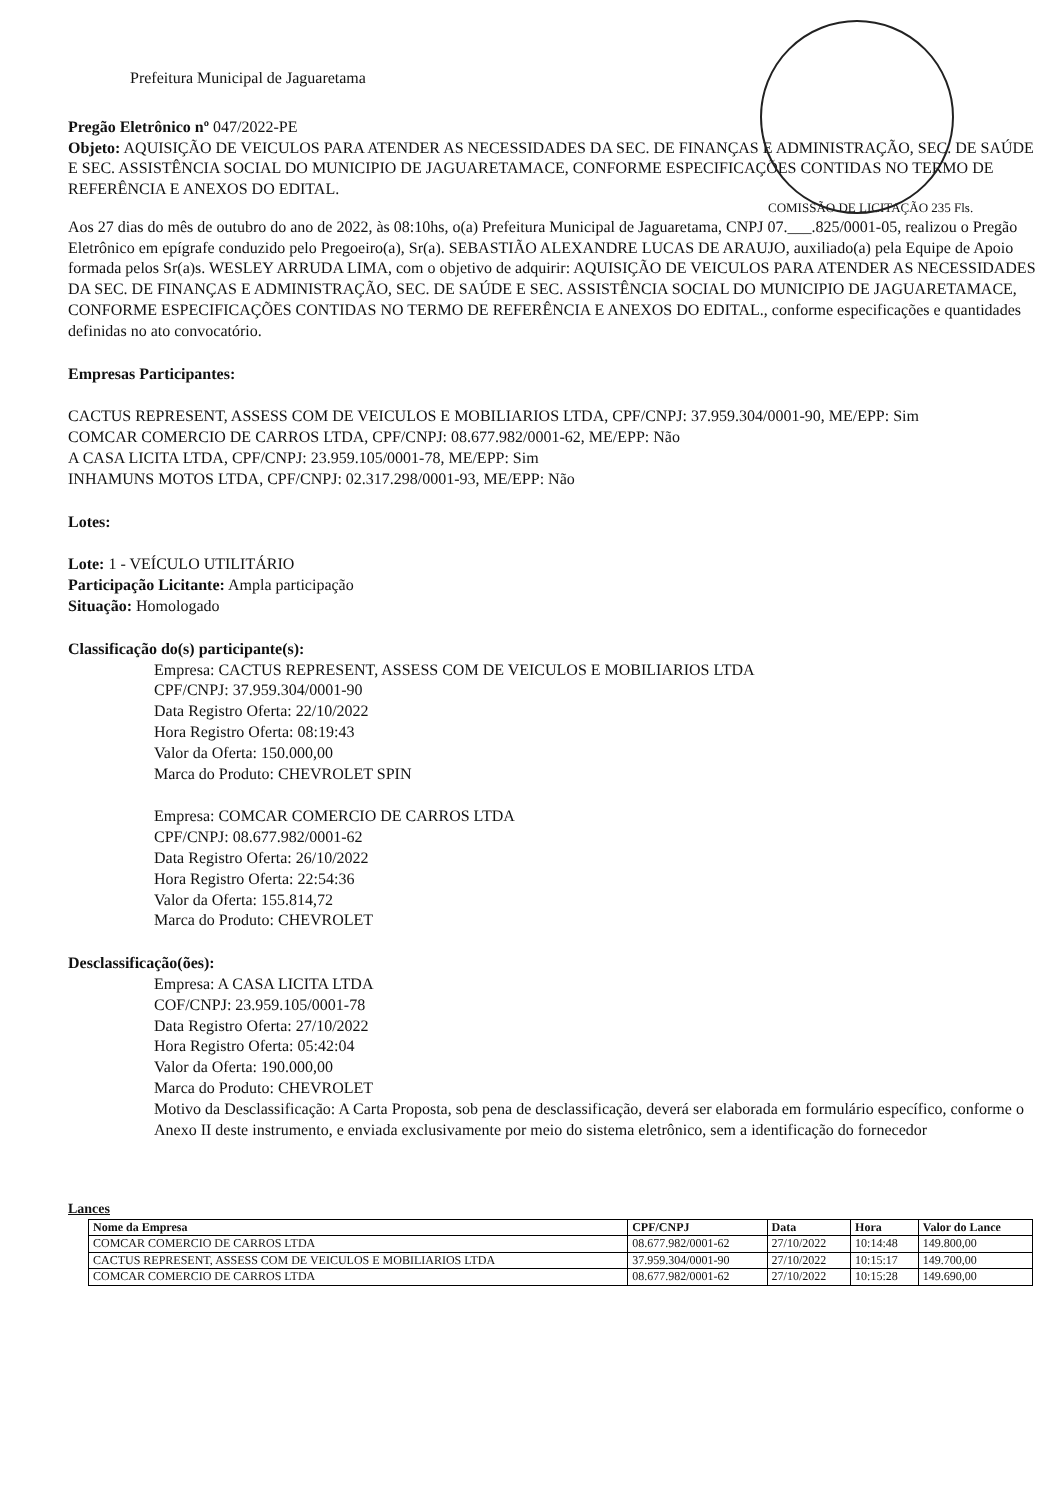Prefeitura Municipal de Jaguaretama
Pregão Eletrônico nº 047/2022-PE
Objeto: AQUISIÇÃO DE VEICULOS PARA ATENDER AS NECESSIDADES DA SEC. DE FINANÇAS E ADMINISTRAÇÃO, SEC. DE SAÚDE E SEC. ASSISTÊNCIA SOCIAL DO MUNICIPIO DE JAGUARETAMACE, CONFORME ESPECIFICAÇÕES CONTIDAS NO TERMO DE REFERÊNCIA E ANEXOS DO EDITAL.
COMISSÃO DE LICITAÇÃO 235 Fls.
Aos 27 dias do mês de outubro do ano de 2022, às 08:10hs, o(a) Prefeitura Municipal de Jaguaretama, CNPJ 07.___.825/0001-05, realizou o Pregão Eletrônico em epígrafe conduzido pelo Pregoeiro(a), Sr(a). SEBASTIÃO ALEXANDRE LUCAS DE ARAUJO, auxiliado(a) pela Equipe de Apoio formada pelos Sr(a)s. WESLEY ARRUDA LIMA, com o objetivo de adquirir: AQUISIÇÃO DE VEICULOS PARA ATENDER AS NECESSIDADES DA SEC. DE FINANÇAS E ADMINISTRAÇÃO, SEC. DE SAÚDE E SEC. ASSISTÊNCIA SOCIAL DO MUNICIPIO DE JAGUARETAMACE, CONFORME ESPECIFICAÇÕES CONTIDAS NO TERMO DE REFERÊNCIA E ANEXOS DO EDITAL., conforme especificações e quantidades definidas no ato convocatório.
Empresas Participantes:
CACTUS REPRESENT, ASSESS COM DE VEICULOS E MOBILIARIOS LTDA, CPF/CNPJ: 37.959.304/0001-90, ME/EPP: Sim
COMCAR COMERCIO DE CARROS LTDA, CPF/CNPJ: 08.677.982/0001-62, ME/EPP: Não
A CASA LICITA LTDA, CPF/CNPJ: 23.959.105/0001-78, ME/EPP: Sim
INHAMUNS MOTOS LTDA, CPF/CNPJ: 02.317.298/0001-93, ME/EPP: Não
Lotes:
Lote: 1 - VEÍCULO UTILITÁRIO
Participação Licitante: Ampla participação
Situação: Homologado
Classificação do(s) participante(s):
Empresa: CACTUS REPRESENT, ASSESS COM DE VEICULOS E MOBILIARIOS LTDA
CPF/CNPJ: 37.959.304/0001-90
Data Registro Oferta: 22/10/2022
Hora Registro Oferta: 08:19:43
Valor da Oferta: 150.000,00
Marca do Produto: CHEVROLET SPIN
Empresa: COMCAR COMERCIO DE CARROS LTDA
CPF/CNPJ: 08.677.982/0001-62
Data Registro Oferta: 26/10/2022
Hora Registro Oferta: 22:54:36
Valor da Oferta: 155.814,72
Marca do Produto: CHEVROLET
Desclassificação(ões):
Empresa: A CASA LICITA LTDA
COF/CNPJ: 23.959.105/0001-78
Data Registro Oferta: 27/10/2022
Hora Registro Oferta: 05:42:04
Valor da Oferta: 190.000,00
Marca do Produto: CHEVROLET
Motivo da Desclassificação: A Carta Proposta, sob pena de desclassificação, deverá ser elaborada em formulário específico, conforme o Anexo II deste instrumento, e enviada exclusivamente por meio do sistema eletrônico, sem a identificação do fornecedor
Lances
| Nome da Empresa | CPF/CNPJ | Data | Hora | Valor do Lance |
| --- | --- | --- | --- | --- |
| COMCAR COMERCIO DE CARROS LTDA | 08.677.982/0001-62 | 27/10/2022 | 10:14:48 | 149.800,00 |
| CACTUS REPRESENT, ASSESS COM DE VEICULOS E MOBILIARIOS LTDA | 37.959.304/0001-90 | 27/10/2022 | 10:15:17 | 149.700,00 |
| COMCAR COMERCIO DE CARROS LTDA | 08.677.982/0001-62 | 27/10/2022 | 10:15:28 | 149.690,00 |